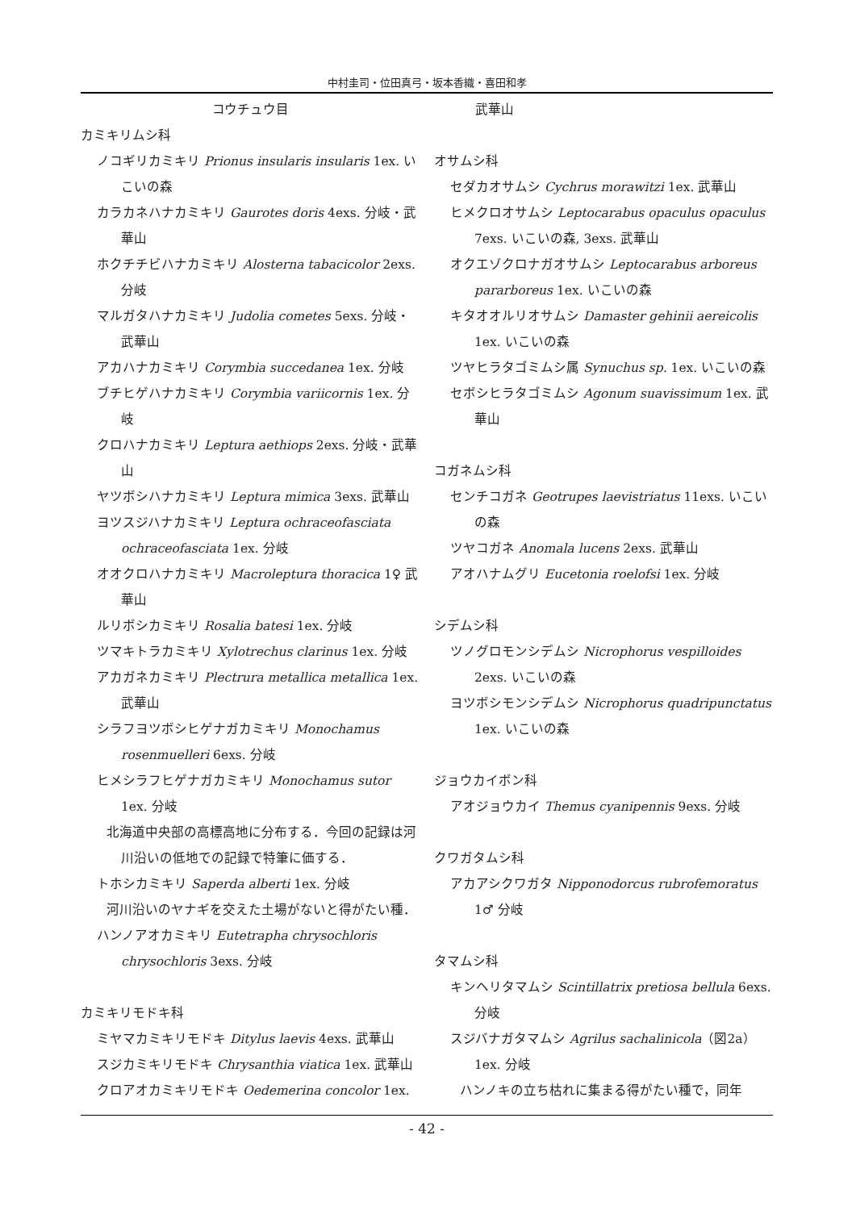中村圭司・位田真弓・坂本香織・喜田和孝
コウチュウ目
カミキリムシ科
ノコギリカミキリ Prionus insularis insularis 1ex. いこいの森
カラカネハナカミキリ Gaurotes doris 4exs. 分岐・武華山
ホクチチビハナカミキリ Alosterna tabacicolor 2exs. 分岐
マルガタハナカミキリ Judolia cometes 5exs. 分岐・武華山
アカハナカミキリ Corymbia succedanea 1ex. 分岐
ブチヒゲハナカミキリ Corymbia variicornis 1ex. 分岐
クロハナカミキリ Leptura aethiops 2exs. 分岐・武華山
ヤツボシハナカミキリ Leptura mimica 3exs. 武華山
ヨツスジハナカミキリ Leptura ochraceofasciata ochraceofasciata 1ex. 分岐
オオクロハナカミキリ Macroleptura thoracica 1♀ 武華山
ルリボシカミキリ Rosalia batesi 1ex. 分岐
ツマキトラカミキリ Xylotrechus clarinus 1ex. 分岐
アカガネカミキリ Plectrura metallica metallica 1ex. 武華山
シラフヨツボシヒゲナガカミキリ Monochamus rosenmuelleri 6exs. 分岐
ヒメシラフヒゲナガカミキリ Monochamus sutor 1ex. 分岐
北海道中央部の高標高地に分布する．今回の記録は河川沿いの低地での記録で特筆に価する．
トホシカミキリ Saperda alberti 1ex. 分岐
河川沿いのヤナギを交えた土場がないと得がたい種．
ハンノアオカミキリ Eutetrapha chrysochloris chrysochloris 3exs. 分岐
カミキリモドキ科
ミヤマカミキリモドキ Ditylus laevis 4exs. 武華山
スジカミキリモドキ Chrysanthia viatica 1ex. 武華山
クロアオカミキリモドキ Oedemerina concolor 1ex.
武華山
オサムシ科
セダカオサムシ Cychrus morawitzi 1ex. 武華山
ヒメクロオサムシ Leptocarabus opaculus opaculus 7exs. いこいの森, 3exs. 武華山
オクエゾクロナガオサムシ Leptocarabus arboreus pararboreus 1ex. いこいの森
キタオオルリオサムシ Damaster gehinii aereicolis 1ex. いこいの森
ツヤヒラタゴミムシ属 Synuchus sp. 1ex. いこいの森
セボシヒラタゴミムシ Agonum suavissimum 1ex. 武華山
コガネムシ科
センチコガネ Geotrupes laevistriatus 11exs. いこいの森
ツヤコガネ Anomala lucens 2exs. 武華山
アオハナムグリ Eucetonia roelofsi 1ex. 分岐
シデムシ科
ツノグロモンシデムシ Nicrophorus vespilloides 2exs. いこいの森
ヨツボシモンシデムシ Nicrophorus quadripunctatus 1ex. いこいの森
ジョウカイボン科
アオジョウカイ Themus cyanipennis 9exs. 分岐
クワガタムシ科
アカアシクワガタ Nipponodorcus rubrofemoratus 1♂ 分岐
タマムシ科
キンヘリタマムシ Scintillatrix pretiosa bellula 6exs. 分岐
スジバナガタマムシ Agrilus sachalinicola（図2a）1ex. 分岐
ハンノキの立ち枯れに集まる得がたい種で，同年
- 42 -